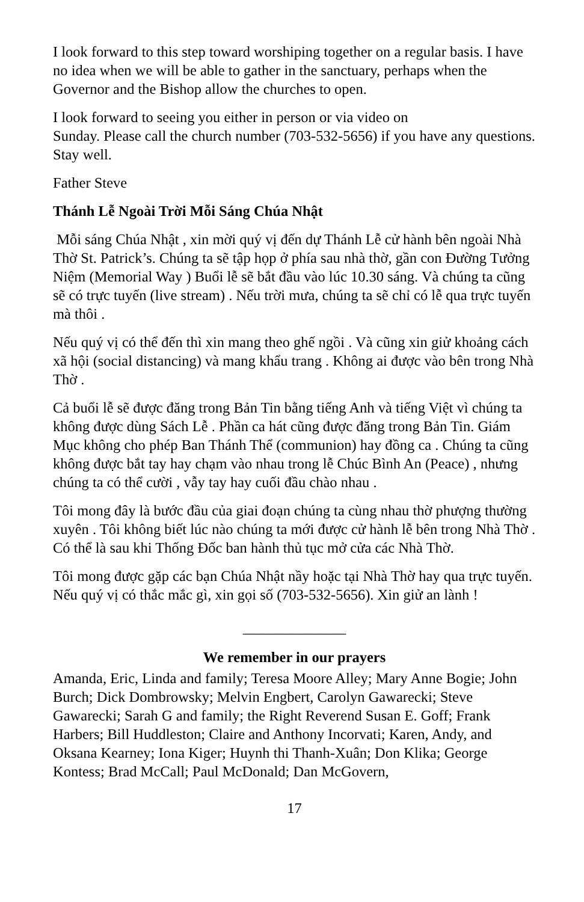I look forward to this step toward worshiping together on a regular basis. I have no idea when we will be able to gather in the sanctuary, perhaps when the Governor and the Bishop allow the churches to open.
I look forward to seeing you either in person or via video on
Sunday. Please call the church number (703-532-5656) if you have any questions. Stay well.
Father Steve
Thánh Lễ Ngoài Trời Mỗi Sáng Chúa Nhật
Mỗi sáng Chúa Nhật , xin mời quý vị đến dự Thánh Lễ cử hành bên ngoài Nhà Thờ St. Patrick’s. Chúng ta sẽ tập họp ở phía sau nhà thờ, gần con Đường Tưởng Niệm (Memorial Way ) Buổi lễ sẽ bắt đầu vào lúc 10.30 sáng. Và chúng ta cũng sẽ có trực tuyến (live stream) . Nếu trời mưa, chúng ta sẽ chỉ có lễ qua trực tuyến mà thôi .
Nếu quý vị có thể đến thì xin mang theo ghế ngồi . Và cũng xin giử khoảng cách xã hội (social distancing) và mang khẩu trang . Không ai được vào bên trong Nhà Thờ .
Cả buổi lễ sẽ được đăng trong Bản Tin bằng tiếng Anh và tiếng Việt vì chúng ta không được dùng Sách Lễ . Phần ca hát cũng được đăng trong Bản Tin. Giám Mục không cho phép Ban Thánh Thể (communion) hay đồng ca . Chúng ta cũng không được bắt tay hay chạm vào nhau trong lễ Chúc Bình An (Peace) , nhưng chúng ta có thể cười , vẫy tay hay cuối đầu chào nhau .
Tôi mong đây là bước đầu của giai đoạn chúng ta cùng nhau thờ phượng thường xuyên . Tôi không biết lúc nào chúng ta mới được cử hành lễ bên trong Nhà Thờ . Có thể là sau khi Thống Đốc ban hành thủ tục mở cửa các Nhà Thờ.
Tôi mong được gặp các bạn Chúa Nhật nầy hoặc tại Nhà Thờ hay qua trực tuyến. Nếu quý vị có thắc mắc gì, xin gọi số (703-532-5656). Xin giử an lành !
______________
We remember in our prayers
Amanda, Eric, Linda and family; Teresa Moore Alley; Mary Anne Bogie; John Burch; Dick Dombrowsky; Melvin Engbert, Carolyn Gawarecki; Steve Gawarecki; Sarah G and family; the Right Reverend Susan E. Goff; Frank Harbers; Bill Huddleston; Claire and Anthony Incorvati; Karen, Andy, and Oksana Kearney; Iona Kiger; Huynh thi Thanh-Xuân; Don Klika; George Kontess; Brad McCall; Paul McDonald; Dan McGovern,
17